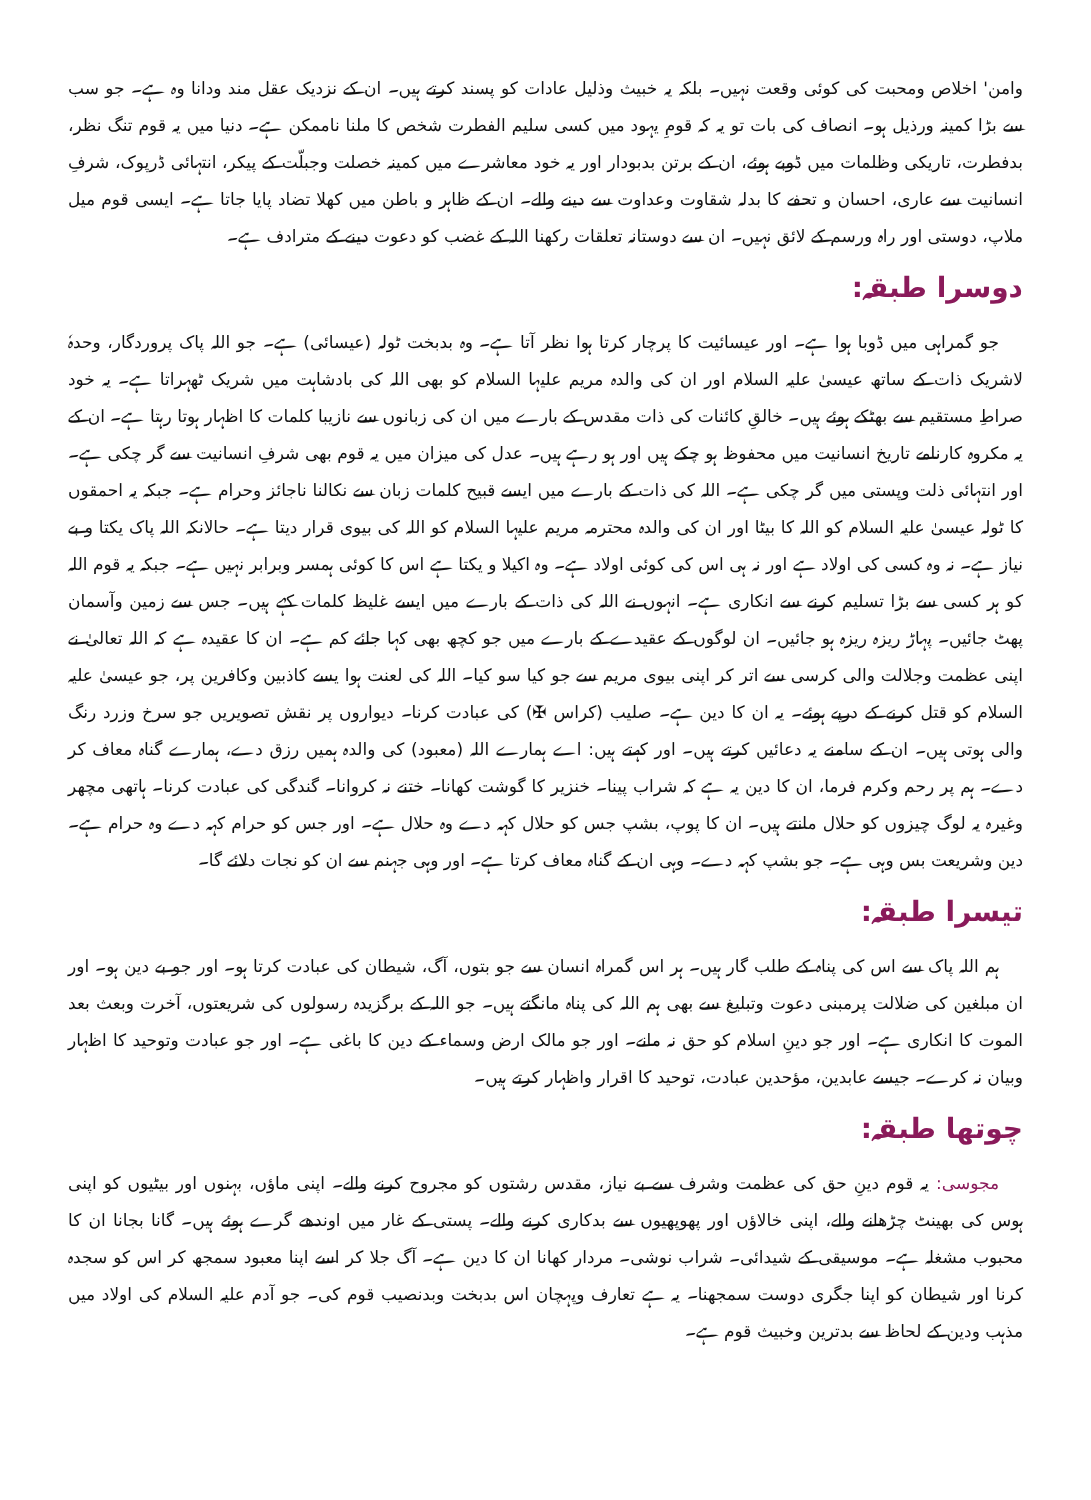وامن' اخلاص ومحبت کی کوئی وقعت نہیں۔ بلکہ یہ خبیث وذلیل عادات کو پسند کرتے ہیں۔ ان کے نزدیک عقل مند ودانا وہ ہے۔ جو سب سے بڑا کمینہ ورذیل ہو۔ انصاف کی بات تو یہ کہ قومِ یہود میں کسی سلیم الفطرت شخص کا ملنا ناممکن ہے۔ دنیا میں یہ قوم تنگ نظر، بدفطرت، تاریکی وظلمات میں ڈوبے ہوئے، ان کے برتن بدبودار اور یہ خود معاشرے میں کمینہ خصلت وجبلّت کے پیکر، انتہائی ڈرپوک، شرفِ انسانیت سے عاری، احسان و تحفے کا بدلہ شقاوت وعداوت سے دینے والے۔ ان کے ظاہر و باطن میں کھلا تضاد پایا جاتا ہے۔ ایسی قوم میل ملاپ، دوستی اور راہ ورسم کے لائق نہیں۔ ان سے دوستانہ تعلقات رکھنا اللہ کے غضب کو دعوت دینے کے مترادف ہے۔
دوسرا طبقہ:
جو گمراہی میں ڈوبا ہوا ہے۔ اور عیسائیت کا پرچار کرتا ہوا نظر آتا ہے۔ وہ بدبخت ٹولہ (عیسائی) ہے۔ جو اللہ پاک پروردگار، وحدہٗ لاشریک ذات کے ساتھ عیسیٰ علیہ السلام اور ان کی والدہ مریم علیہا السلام کو بھی اللہ کی بادشاہت میں شریک ٹھہراتا ہے۔ یہ خود صراطِ مستقیم سے بھٹکے ہوئے ہیں۔ خالقِ کائنات کی ذات مقدس کے بارے میں ان کی زبانوں سے نازیبا کلمات کا اظہار ہوتا رہتا ہے۔ ان کے یہ مکروہ کارنامے تاریخ انسانیت میں محفوظ ہو چکے ہیں اور ہو رہے ہیں۔ عدل کی میزان میں یہ قوم بھی شرفِ انسانیت سے گر چکی ہے۔ اور انتہائی ذلت وپستی میں گر چکی ہے۔ اللہ کی ذات کے بارے میں ایسے قبیح کلمات زبان سے نکالنا ناجائز وحرام ہے۔ جبکہ یہ احمقوں کا ٹولہ عیسیٰ علیہ السلام کو اللہ کا بیٹا اور ان کی والدہ محترمہ مریم علیہا السلام کو اللہ کی بیوی قرار دیتا ہے۔ حالانکہ اللہ پاک یکتا و بے نیاز ہے۔ نہ وہ کسی کی اولاد ہے اور نہ ہی اس کی کوئی اولاد ہے۔ وہ اکیلا و یکتا ہے اس کا کوئی ہمسر وبرابر نہیں ہے۔ جبکہ یہ قوم اللہ کو ہر کسی سے بڑا تسلیم کرنے سے انکاری ہے۔ انہوں نے اللہ کی ذات کے بارے میں ایسے غلیظ کلمات کہے ہیں۔ جس سے زمین وآسمان پھٹ جائیں۔ پہاڑ ریزہ ریزہ ہو جائیں۔ ان لوگوں کے عقیدے کے بارے میں جو کچھ بھی کہا جائے کم ہے۔ ان کا عقیدہ ہے کہ اللہ تعالیٰ نے اپنی عظمت وجلالت والی کرسی سے اتر کر اپنی بیوی مریم سے جو کیا سو کیا۔ اللہ کی لعنت ہوا یسے کاذبین وکافرین پر، جو عیسیٰ علیہ السلام کو قتل کرنے کے درپے ہوئے۔ یہ ان کا دین ہے۔ صلیب (کراس ✠) کی عبادت کرنا۔ دیواروں پر نقش تصویریں جو سرخ وزرد رنگ والی ہوتی ہیں۔ ان کے سامنے یہ دعائیں کرتے ہیں۔ اور کہتے ہیں: اے ہمارے اللہ (معبود) کی والدہ ہمیں رزق دے، ہمارے گناہ معاف کر دے۔ ہم پر رحم وکرم فرما، ان کا دین یہ ہے کہ شراب پینا۔ خنزیر کا گوشت کھانا۔ ختنے نہ کروانا۔ گندگی کی عبادت کرنا۔ ہاتھی مچھر وغیرہ یہ لوگ چیزوں کو حلال مانتے ہیں۔ ان کا پوپ، بشپ جس کو حلال کہہ دے وہ حلال ہے۔ اور جس کو حرام کہہ دے وہ حرام ہے۔ دین وشریعت بس وہی ہے۔ جو بشپ کہہ دے۔ وہی ان کے گناہ معاف کرتا ہے۔ اور وہی جہنم سے ان کو نجات دلائے گا۔
تیسرا طبقہ:
ہم اللہ پاک سے اس کی پناہ کے طلب گار ہیں۔ ہر اس گمراہ انسان سے جو بتوں، آگ، شیطان کی عبادت کرتا ہو۔ اور جو بے دین ہو۔ اور ان مبلغین کی ضلالت پرمبنی دعوت وتبلیغ سے بھی ہم اللہ کی پناہ مانگتے ہیں۔ جو اللہ کے برگزیدہ رسولوں کی شریعتوں، آخرت وبعث بعد الموت کا انکاری ہے۔ اور جو دینِ اسلام کو حق نہ مانے۔ اور جو مالک ارض وسماء کے دین کا باغی ہے۔ اور جو عبادت وتوحید کا اظہار وبیان نہ کرے۔ جیسے عابدین، مؤحدین عبادت، توحید کا اقرار واظہار کرتے ہیں۔
چوتھا طبقہ:
مجوسی: یہ قوم دینِ حق کی عظمت وشرف سے بے نیاز، مقدس رشتوں کو مجروح کرنے والے۔ اپنی ماؤں، بہنوں اور بیٹیوں کو اپنی ہوس کی بھینٹ چڑھانے والے، اپنی خالاؤں اور پھوپھیوں سے بدکاری کرنے والے۔ پستی کے غار میں اوندھے گرے ہوئے ہیں۔ گانا بجانا ان کا محبوب مشغلہ ہے۔ موسیقی کے شیدائی۔ شراب نوشی۔ مردار کھانا ان کا دین ہے۔ آگ جلا کر اسے اپنا معبود سمجھ کر اس کو سجدہ کرنا اور شیطان کو اپنا جگری دوست سمجھنا۔ یہ ہے تعارف وپہچان اس بدبخت وبدنصیب قوم کی۔ جو آدم علیہ السلام کی اولاد میں مذہب ودین کے لحاظ سے بدترین وخبیث قوم ہے۔